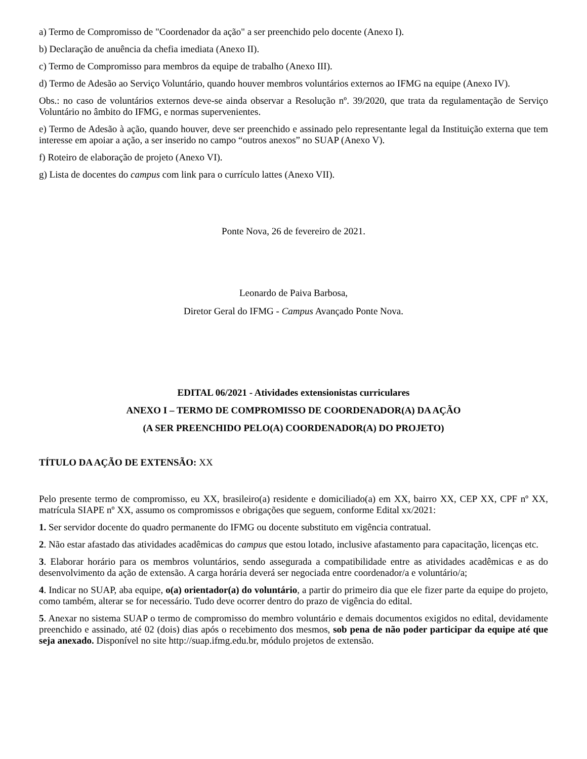a) Termo de Compromisso de "Coordenador da ação" a ser preenchido pelo docente (Anexo I).
b) Declaração de anuência da chefia imediata (Anexo II).
c) Termo de Compromisso para membros da equipe de trabalho (Anexo III).
d) Termo de Adesão ao Serviço Voluntário, quando houver membros voluntários externos ao IFMG na equipe (Anexo IV).
Obs.: no caso de voluntários externos deve-se ainda observar a Resolução nº. 39/2020, que trata da regulamentação de Serviço Voluntário no âmbito do IFMG, e normas supervenientes.
e) Termo de Adesão à ação, quando houver, deve ser preenchido e assinado pelo representante legal da Instituição externa que tem interesse em apoiar a ação, a ser inserido no campo “outros anexos” no SUAP (Anexo V).
f) Roteiro de elaboração de projeto (Anexo VI).
g) Lista de docentes do campus com link para o currículo lattes (Anexo VII).
Ponte Nova, 26 de fevereiro de 2021.
Leonardo de Paiva Barbosa,
Diretor Geral do IFMG - Campus Avançado Ponte Nova.
EDITAL 06/2021 - Atividades extensionistas curriculares
ANEXO I – TERMO DE COMPROMISSO DE COORDENADOR(A) DA AÇÃO
(A SER PREENCHIDO PELO(A) COORDENADOR(A) DO PROJETO)
TÍTULO DA AÇÃO DE EXTENSÃO: XX
Pelo presente termo de compromisso, eu XX, brasileiro(a) residente e domiciliado(a) em XX, bairro XX, CEP XX, CPF nº XX, matrícula SIAPE nº XX, assumo os compromissos e obrigações que seguem, conforme Edital xx/2021:
1. Ser servidor docente do quadro permanente do IFMG ou docente substituto em vigência contratual.
2. Não estar afastado das atividades acadêmicas do campus que estou lotado, inclusive afastamento para capacitação, licenças etc.
3. Elaborar horário para os membros voluntários, sendo assegurada a compatibilidade entre as atividades acadêmicas e as do desenvolvimento da ação de extensão. A carga horária deverá ser negociada entre coordenador/a e voluntário/a;
4. Indicar no SUAP, aba equipe, o(a) orientador(a) do voluntário, a partir do primeiro dia que ele fizer parte da equipe do projeto, como também, alterar se for necessário. Tudo deve ocorrer dentro do prazo de vigência do edital.
5. Anexar no sistema SUAP o termo de compromisso do membro voluntário e demais documentos exigidos no edital, devidamente preenchido e assinado, até 02 (dois) dias após o recebimento dos mesmos, sob pena de não poder participar da equipe até que seja anexado. Disponível no site http://suap.ifmg.edu.br, módulo projetos de extensão.